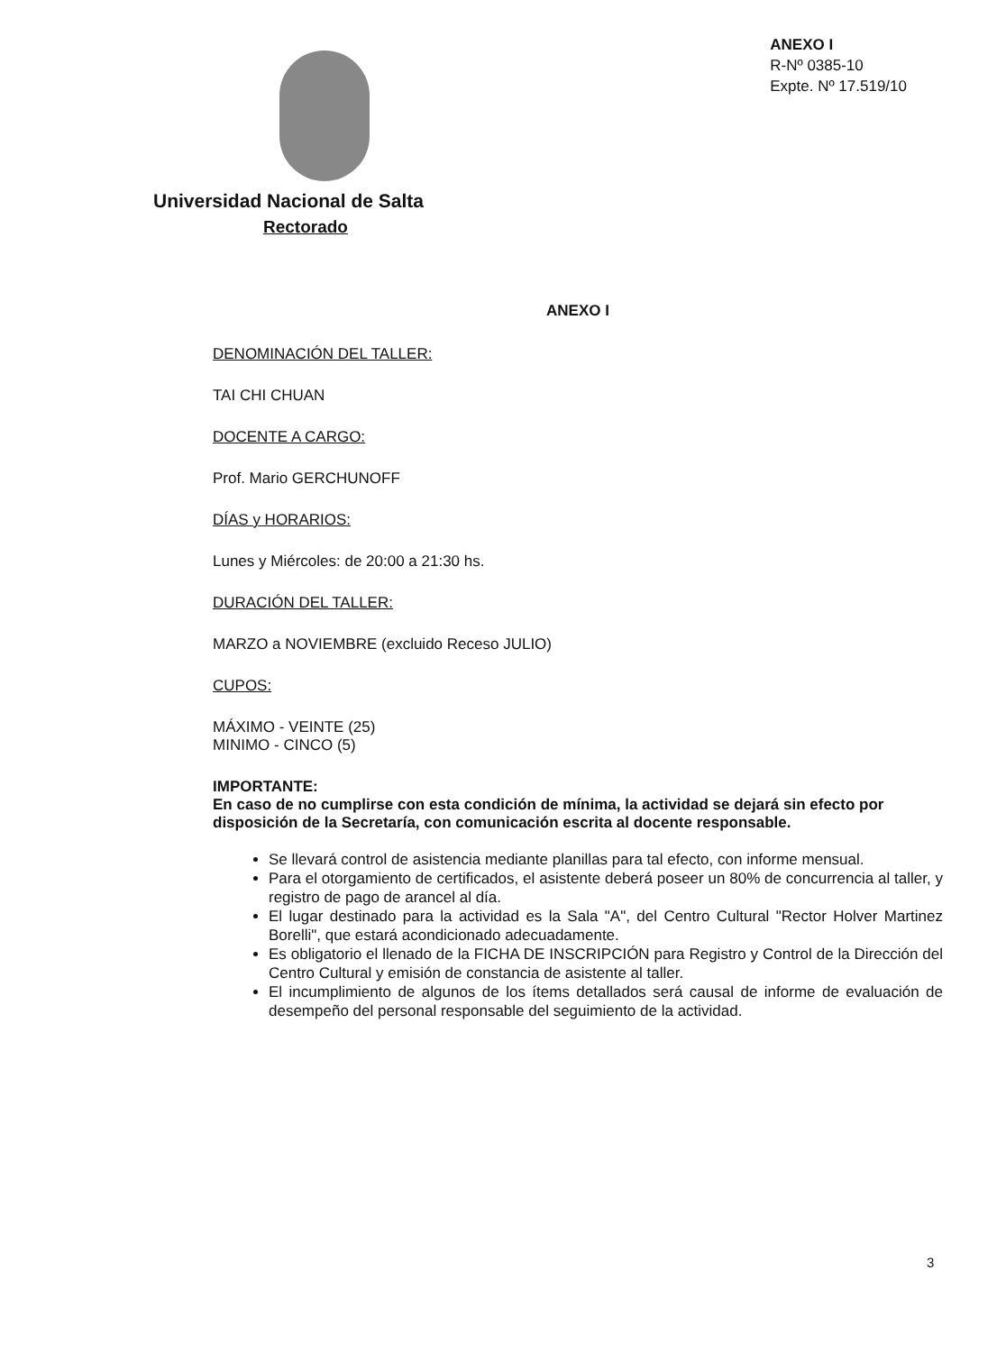Universidad Nacional de Salta
Rectorado
ANEXO I
R-Nº 0385-10
Expte. Nº 17.519/10
ANEXO I
DENOMINACIÓN DEL TALLER:
TAI CHI CHUAN
DOCENTE A CARGO:
Prof. Mario GERCHUNOFF
DÍAS y HORARIOS:
Lunes y Miércoles: de 20:00 a 21:30 hs.
DURACIÓN DEL TALLER:
MARZO a NOVIEMBRE (excluido Receso JULIO)
CUPOS:
MÁXIMO - VEINTE (25)
MINIMO - CINCO (5)
IMPORTANTE:
En caso de no cumplirse con esta condición de mínima, la actividad se dejará sin efecto por disposición de la Secretaría, con comunicación escrita al docente responsable.
Se llevará control de asistencia mediante planillas para tal efecto, con informe mensual.
Para el otorgamiento de certificados, el asistente deberá poseer un 80% de concurrencia al taller, y registro de pago de arancel al día.
El lugar destinado para la actividad es la Sala "A", del Centro Cultural "Rector Holver Martinez Borelli", que estará acondicionado adecuadamente.
Es obligatorio el llenado de la FICHA DE INSCRIPCIÓN para Registro y Control de la Dirección del Centro Cultural y emisión de constancia de asistente al taller.
El incumplimiento de algunos de los ítems detallados será causal de informe de evaluación de desempeño del personal responsable del seguimiento de la actividad.
3